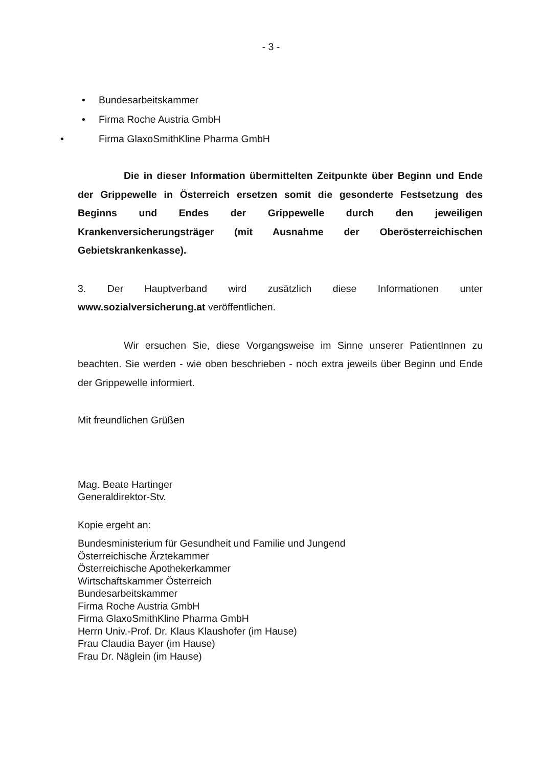- 3 -
• Bundesarbeitskammer
• Firma Roche Austria GmbH
• Firma GlaxoSmithKline Pharma GmbH
Die in dieser Information übermittelten Zeitpunkte über Beginn und Ende der Grippewelle in Österreich ersetzen somit die gesonderte Festsetzung des Beginns und Endes der Grippewelle durch den jeweiligen Krankenversicherungsträger (mit Ausnahme der Oberösterreichischen Gebietskrankenkasse).
3. Der Hauptverband wird zusätzlich diese Informationen unter www.sozialversicherung.at veröffentlichen.
Wir ersuchen Sie, diese Vorgangsweise im Sinne unserer PatientInnen zu beachten. Sie werden - wie oben beschrieben - noch extra jeweils über Beginn und Ende der Grippewelle informiert.
Mit freundlichen Grüßen
Mag. Beate Hartinger
Generaldirektor-Stv.
Kopie ergeht an:
Bundesministerium für Gesundheit und Familie und Jungend
Österreichische Ärztekammer
Österreichische Apothekerkammer
Wirtschaftskammer Österreich
Bundesarbeitskammer
Firma Roche Austria GmbH
Firma GlaxoSmithKline Pharma GmbH
Herrn Univ.-Prof. Dr. Klaus Klaushofer (im Hause)
Frau Claudia Bayer (im Hause)
Frau Dr. Näglein (im Hause)